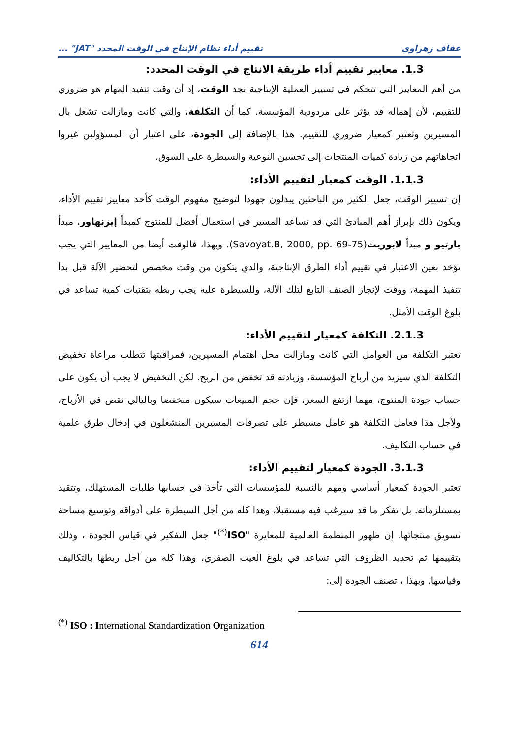عفاف زهراوي تقييم أداء نظام الإنتاج في الوقت المحدد "JAT" ...
1.3. معايير تقييم أداء طريقة الانتاج في الوقت المحدد:
من أهم المعايير التي تتحكم في تسيير العملية الإنتاجية نجذ الوقت، إذ أن وقت تنفيذ المهام هو ضروري للتقييم، لأن إهماله قد يؤثر على مردودية المؤسسة. كما أن التكلفة، والتي كانت ومازالت تشغل بال المسيرين وتعتبر كمعيار ضروري للتقييم. هذا بالإضافة إلى الجودة، على اعتبار أن المسؤولين غيروا اتجاهاتهم من زيادة كميات المنتجات إلى تحسين النوعية والسيطرة على السوق.
1.1.3. الوقت كمعيار لتقييم الأداء:
إن تسيير الوقت، جعل الكثير من الباحثين يبذلون جهودا لتوضيح مفهوم الوقت كأحد معايير تقييم الأداء، ويكون ذلك بإبراز أهم المبادئ التي قد تساعد المسير في استعمال أفضل للمنتوج كمبدأ إيزنهاور، مبدأ بارتيو و مبدأ لابوريت(Savoyat.B, 2000, pp. 69-75). وبهذا، فالوقت أيضا من المعايير التي يجب تؤخذ بعين الاعتبار في تقييم أداء الطرق الإنتاجية، والذي يتكون من وقت مخصص لتحضير الآلة قبل بدأ تنفيذ المهمة، ووقت لإنجاز الصنف التابع لتلك الآلة، وللسيطرة عليه يجب ربطه بتقنيات كمية تساعد في بلوغ الوقت الأمثل.
2.1.3. التكلفة كمعيار لتقييم الأداء:
تعتبر التكلفة من العوامل التي كانت ومازالت محل اهتمام المسيرين، فمراقبتها تتطلب مراعاة تخفيض التكلفة الذي سيزيد من أرباح المؤسسة، وزيادته قد تخفض من الربح. لكن التخفيض لا يجب أن يكون على حساب جودة المنتوج، مهما ارتفع السعر، فإن حجم المبيعات سيكون منخفضا وبالتالي نقص في الأرباح، ولأجل هذا فعامل التكلفة هو عامل مسيطر على تصرفات المسيرين المنشغلون في إدخال طرق علمية في حساب التكاليف.
3.1.3. الجودة كمعيار لتقييم الأداء:
تعتبر الجودة كمعيار أساسي ومهم بالنسبة للمؤسسات التي تأخذ في حسابها طلبات المستهلك، وتتقيد بمستلزماته. بل تفكر ما قد سيرغب فيه مستقبلا، وهذا كله من أجل السيطرة على أذواقه وتوسيع مساحة تسويق منتجاتها. إن ظهور المنظمة العالمية للمعايرة "ISO<sup>(*)</sup>" جعل التفكير في قياس الجودة ، وذلك بتقييمها ثم تحديد الظروف التي تساعد في بلوغ العيب الصفري، وهذا كله من أجل ربطها بالتكاليف وقياسها. وبهذا ، تصنف الجودة إلى:
<sup>(*)</sup> ISO : International Standardization Organization
614